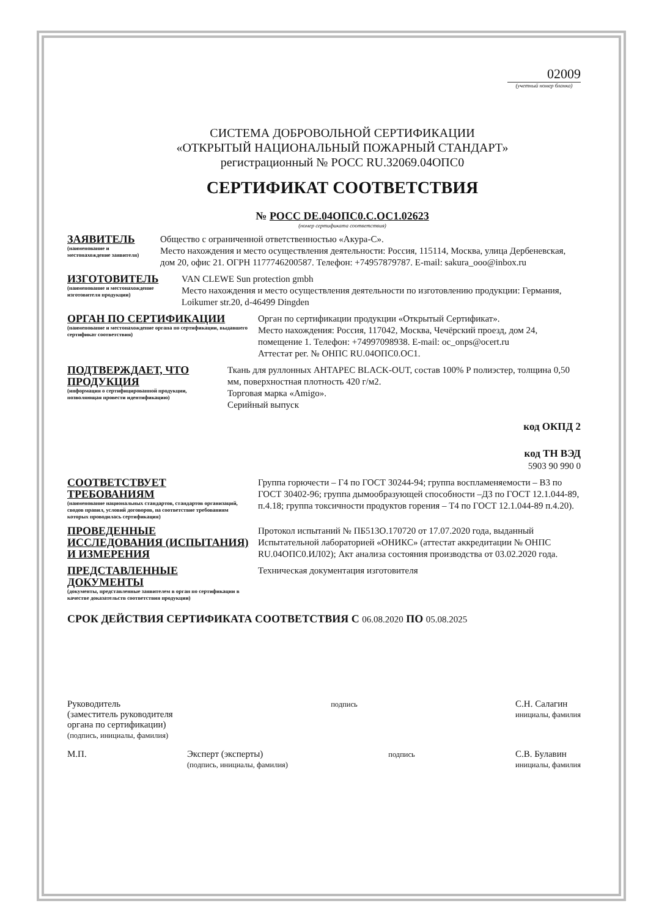02009
(учетный номер бланка)
СИСТЕМА ДОБРОВОЛЬНОЙ СЕРТИФИКАЦИИ
«ОТКРЫТЫЙ НАЦИОНАЛЬНЫЙ ПОЖАРНЫЙ СТАНДАРТ»
регистрационный № РОСС RU.32069.04ОПС0
СЕРТИФИКАТ СООТВЕТСТВИЯ
№ РОСС DE.04ОПС0.С.ОС1.02623
(номер сертификата соответствия)
ЗАЯВИТЕЛЬ
(наименование и местонахождение заявителя)
Общество с ограниченной ответственностью «Акура-С».
Место нахождения и место осуществления деятельности: Россия, 115114, Москва, улица Дербеневская, дом 20, офис 21. ОГРН 1177746200587. Телефон: +74957879787. E-mail: sakura_ooo@inbox.ru
ИЗГОТОВИТЕЛЬ
(наименование и местонахождение изготовителя продукции)
VAN CLEWE Sun protection gmbh
Место нахождения и место осуществления деятельности по изготовлению продукции: Германия, Loikumer str.20, d-46499 Dingden
ОРГАН ПО СЕРТИФИКАЦИИ
(наименование и местонахождение органа по сертификации, выдавшего сертификат соответствия)
Орган по сертификации продукции «Открытый Сертификат».
Место нахождения: Россия, 117042, Москва, Чечёрский проезд, дом 24, помещение 1. Телефон: +74997098938. E-mail: oc_onps@ocert.ru
Аттестат рег. № ОНПС RU.04ОПС0.ОС1.
ПОДТВЕРЖДАЕТ, ЧТО ПРОДУКЦИЯ
(информация о сертифицированной продукции, позволяющая провести идентификацию)
Ткань для руллонных АНТАРЕС BLACK-OUT, состав 100% Р полиэстер, толщина 0,50 мм, поверхностная плотность 420 г/м2.
Торговая марка «Amigo».
Серийный выпуск
код ОКПД 2
код ТН ВЭД
5903 90 990 0
СООТВЕТСТВУЕТ ТРЕБОВАНИЯМ
(наименование национальных стандартов, стандартов организаций, сводов правил, условий договоров, на соответствие требованиям которых проводилась сертификация)
Группа горючести – Г4 по ГОСТ 30244-94; группа воспламеняемости – В3 по ГОСТ 30402-96; группа дымообразующей способности –Д3 по ГОСТ 12.1.044-89, п.4.18; группа токсичности продуктов горения – Т4 по ГОСТ 12.1.044-89 п.4.20).
ПРОВЕДЕННЫЕ ИССЛЕДОВАНИЯ (ИСПЫТАНИЯ) И ИЗМЕРЕНИЯ
Протокол испытаний № ПБ513О.170720 от 17.07.2020 года, выданный Испытательной лабораторией «ОНИКС» (аттестат аккредитации № ОНПС RU.04ОПС0.ИЛ02); Акт анализа состояния производства от 03.02.2020 года.
ПРЕДСТАВЛЕННЫЕ ДОКУМЕНТЫ
(документы, представленные заявителем в орган по сертификации в качестве доказательств соответствия продукции)
Техническая документация изготовителя
СРОК ДЕЙСТВИЯ СЕРТИФИКАТА СООТВЕТСТВИЯ С 06.08.2020 ПО 05.08.2025
Руководитель
(заместитель руководителя
органа по сертификации)
(подпись, инициалы, фамилия)
подпись
С.Н. Салагин
инициалы, фамилия
М.П. Эксперт (эксперты)
(подпись, инициалы, фамилия)
подпись
С.В. Булавин
инициалы, фамилия